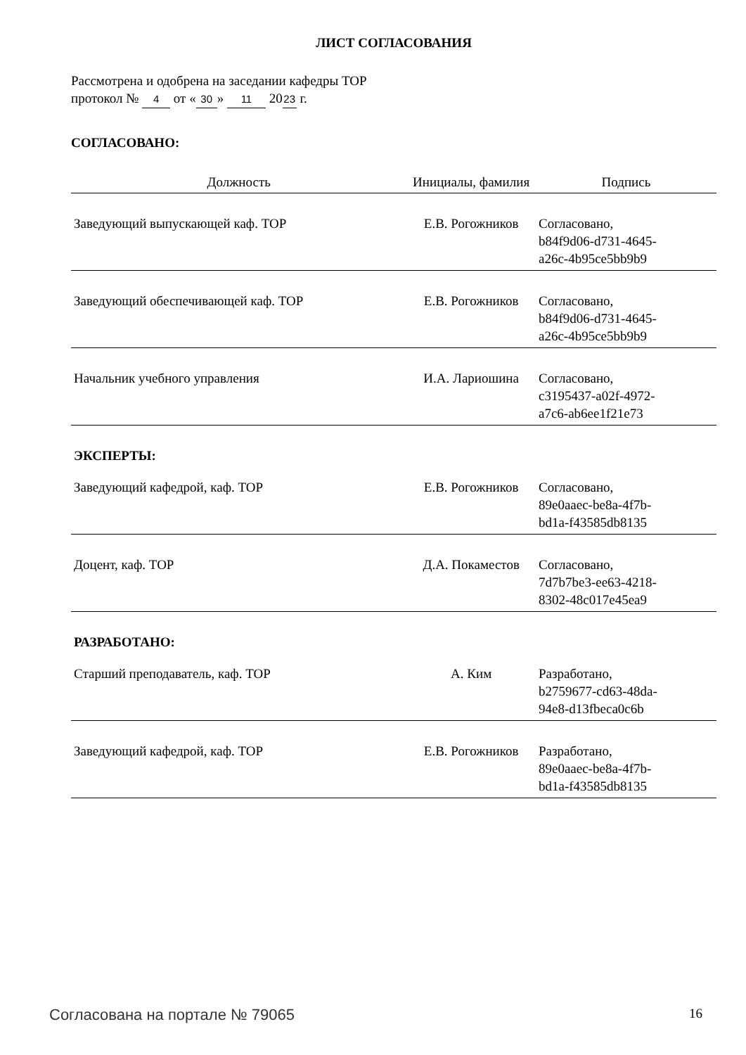ЛИСТ СОГЛАСОВАНИЯ
Рассмотрена и одобрена на заседании кафедры ТОР
протокол № 4 от « 30 » 11 20 23 г.
СОГЛАСОВАНО:
| Должность | Инициалы, фамилия | Подпись |
| --- | --- | --- |
| Заведующий выпускающей каф. ТОР | Е.В. Рогожников | Согласовано, b84f9d06-d731-4645- a26c-4b95ce5bb9b9 |
| Заведующий обеспечивающей каф. ТОР | Е.В. Рогожников | Согласовано, b84f9d06-d731-4645- a26c-4b95ce5bb9b9 |
| Начальник учебного управления | И.А. Лариошина | Согласовано, c3195437-a02f-4972- a7c6-ab6ee1f21e73 |
| ЭКСПЕРТЫ: | | |
| Заведующий кафедрой, каф. ТОР | Е.В. Рогожников | Согласовано, 89e0aaec-be8a-4f7b- bd1a-f43585db8135 |
| Доцент, каф. ТОР | Д.А. Покаместов | Согласовано, 7d7b7be3-ee63-4218- 8302-48c017e45ea9 |
| РАЗРАБОТАНО: | | |
| Старший преподаватель, каф. ТОР | А. Ким | Разработано, b2759677-cd63-48da- 94e8-d13fbeca0c6b |
| Заведующий кафедрой, каф. ТОР | Е.В. Рогожников | Разработано, 89e0aaec-be8a-4f7b- bd1a-f43585db8135 |
Согласована на портале № 79065 16